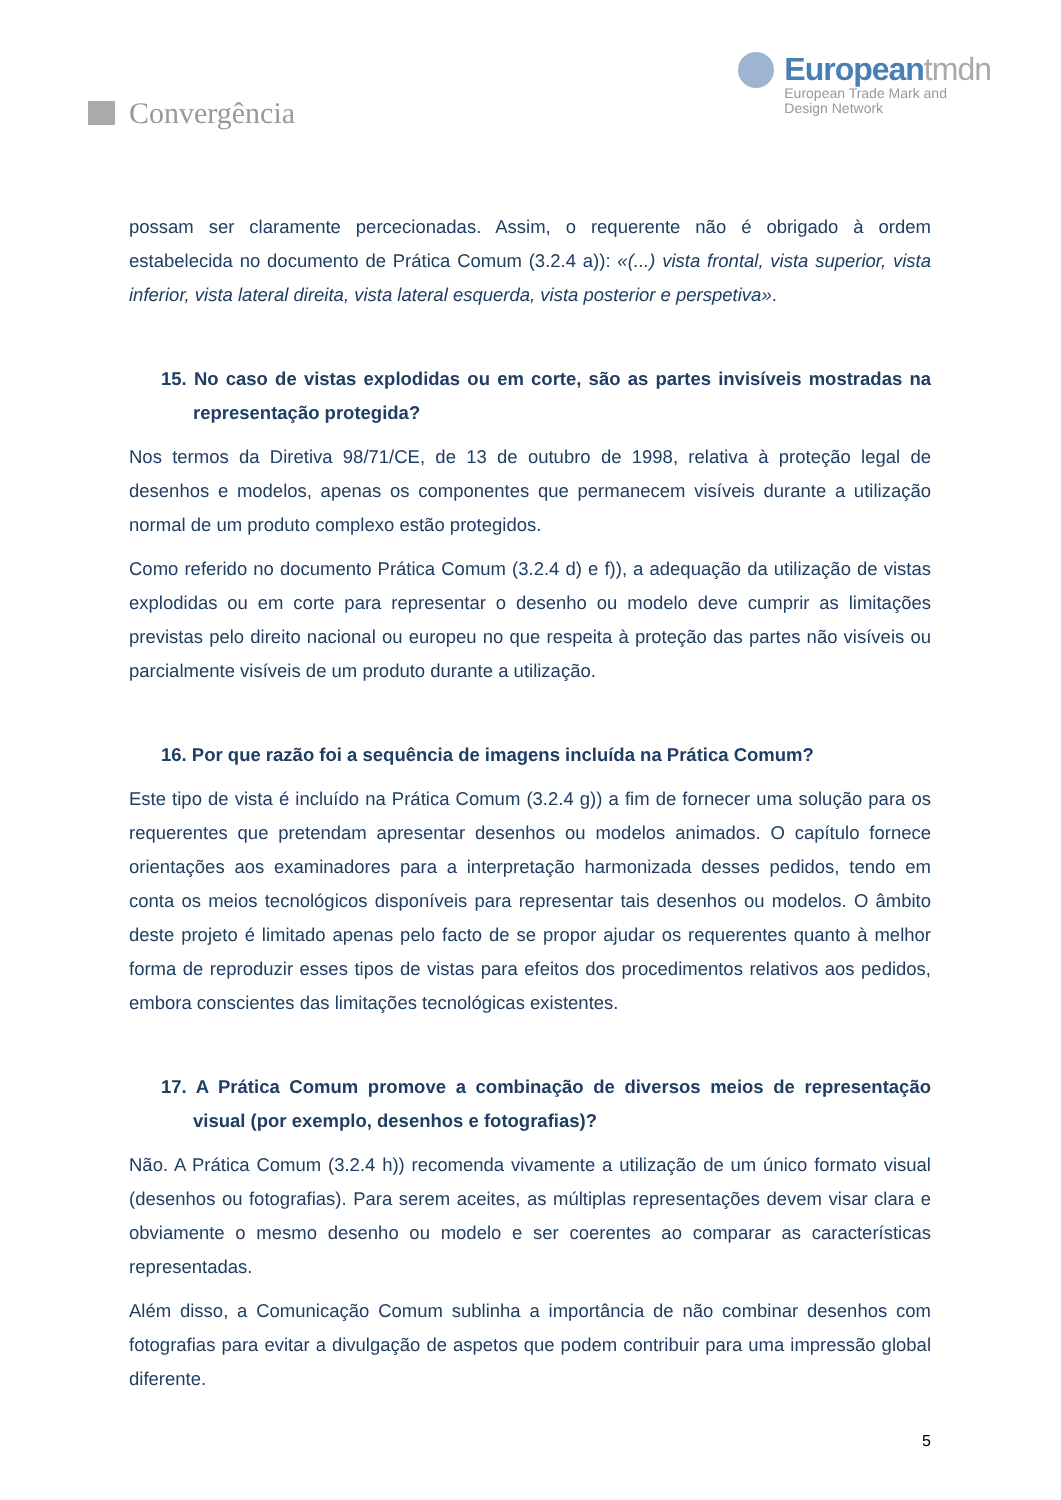Convergência
Europeantmdn
European Trade Mark and
Design Network
possam ser claramente percecionadas. Assim, o requerente não é obrigado à ordem estabelecida no documento de Prática Comum (3.2.4 a)): «(...) vista frontal, vista superior, vista inferior, vista lateral direita, vista lateral esquerda, vista posterior e perspetiva».
15. No caso de vistas explodidas ou em corte, são as partes invisíveis mostradas na representação protegida?
Nos termos da Diretiva 98/71/CE, de 13 de outubro de 1998, relativa à proteção legal de desenhos e modelos, apenas os componentes que permanecem visíveis durante a utilização normal de um produto complexo estão protegidos.
Como referido no documento Prática Comum (3.2.4 d) e f)), a adequação da utilização de vistas explodidas ou em corte para representar o desenho ou modelo deve cumprir as limitações previstas pelo direito nacional ou europeu no que respeita à proteção das partes não visíveis ou parcialmente visíveis de um produto durante a utilização.
16. Por que razão foi a sequência de imagens incluída na Prática Comum?
Este tipo de vista é incluído na Prática Comum (3.2.4 g)) a fim de fornecer uma solução para os requerentes que pretendam apresentar desenhos ou modelos animados. O capítulo fornece orientações aos examinadores para a interpretação harmonizada desses pedidos, tendo em conta os meios tecnológicos disponíveis para representar tais desenhos ou modelos. O âmbito deste projeto é limitado apenas pelo facto de se propor ajudar os requerentes quanto à melhor forma de reproduzir esses tipos de vistas para efeitos dos procedimentos relativos aos pedidos, embora conscientes das limitações tecnológicas existentes.
17. A Prática Comum promove a combinação de diversos meios de representação visual (por exemplo, desenhos e fotografias)?
Não. A Prática Comum (3.2.4 h)) recomenda vivamente a utilização de um único formato visual (desenhos ou fotografias). Para serem aceites, as múltiplas representações devem visar clara e obviamente o mesmo desenho ou modelo e ser coerentes ao comparar as características representadas.
Além disso, a Comunicação Comum sublinha a importância de não combinar desenhos com fotografias para evitar a divulgação de aspetos que podem contribuir para uma impressão global diferente.
5